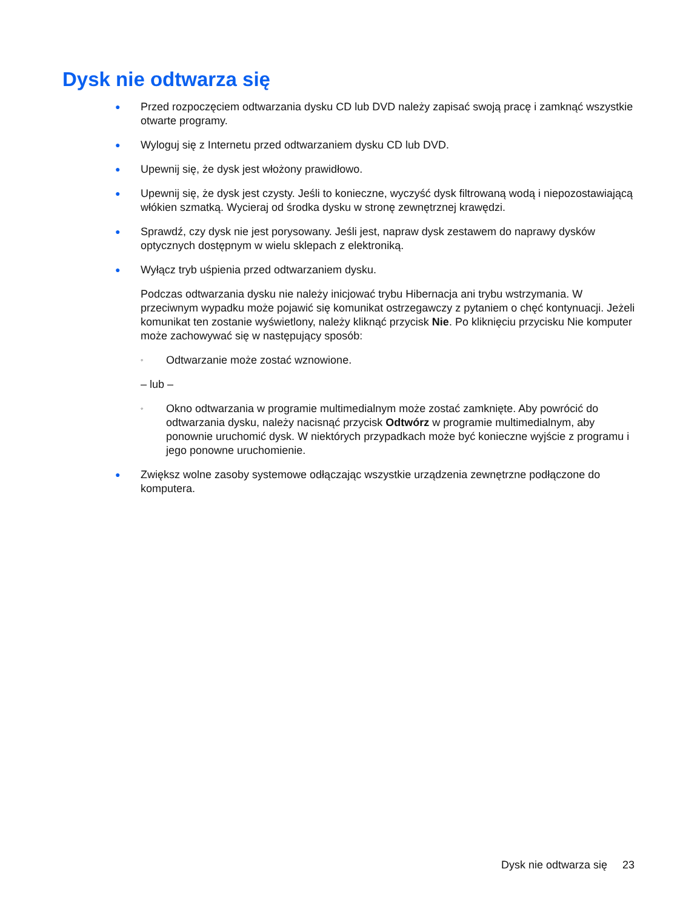Dysk nie odtwarza się
● Przed rozpoczęciem odtwarzania dysku CD lub DVD należy zapisać swoją pracę i zamknąć wszystkie otwarte programy.
● Wyloguj się z Internetu przed odtwarzaniem dysku CD lub DVD.
● Upewnij się, że dysk jest włożony prawidłowo.
● Upewnij się, że dysk jest czysty. Jeśli to konieczne, wyczyść dysk filtrowaną wodą i niepozostawiającą włókien szmatką. Wycieraj od środka dysku w stronę zewnętrznej krawędzi.
● Sprawdź, czy dysk nie jest porysowany. Jeśli jest, napraw dysk zestawem do naprawy dysków optycznych dostępnym w wielu sklepach z elektroniką.
● Wyłącz tryb uśpienia przed odtwarzaniem dysku.
Podczas odtwarzania dysku nie należy inicjować trybu Hibernacja ani trybu wstrzymania. W przeciwnym wypadku może pojawić się komunikat ostrzegawczy z pytaniem o chęć kontynuacji. Jeżeli komunikat ten zostanie wyświetlony, należy kliknąć przycisk Nie. Po kliknięciu przycisku Nie komputer może zachowywać się w następujący sposób:
◦ Odtwarzanie może zostać wznowione.
– lub –
◦ Okno odtwarzania w programie multimedialnym może zostać zamknięte. Aby powrócić do odtwarzania dysku, należy nacisnąć przycisk Odtwórz w programie multimedialnym, aby ponownie uruchomić dysk. W niektórych przypadkach może być konieczne wyjście z programu i jego ponowne uruchomienie.
● Zwiększ wolne zasoby systemowe odłączając wszystkie urządzenia zewnętrzne podłączone do komputera.
Dysk nie odtwarza się 23